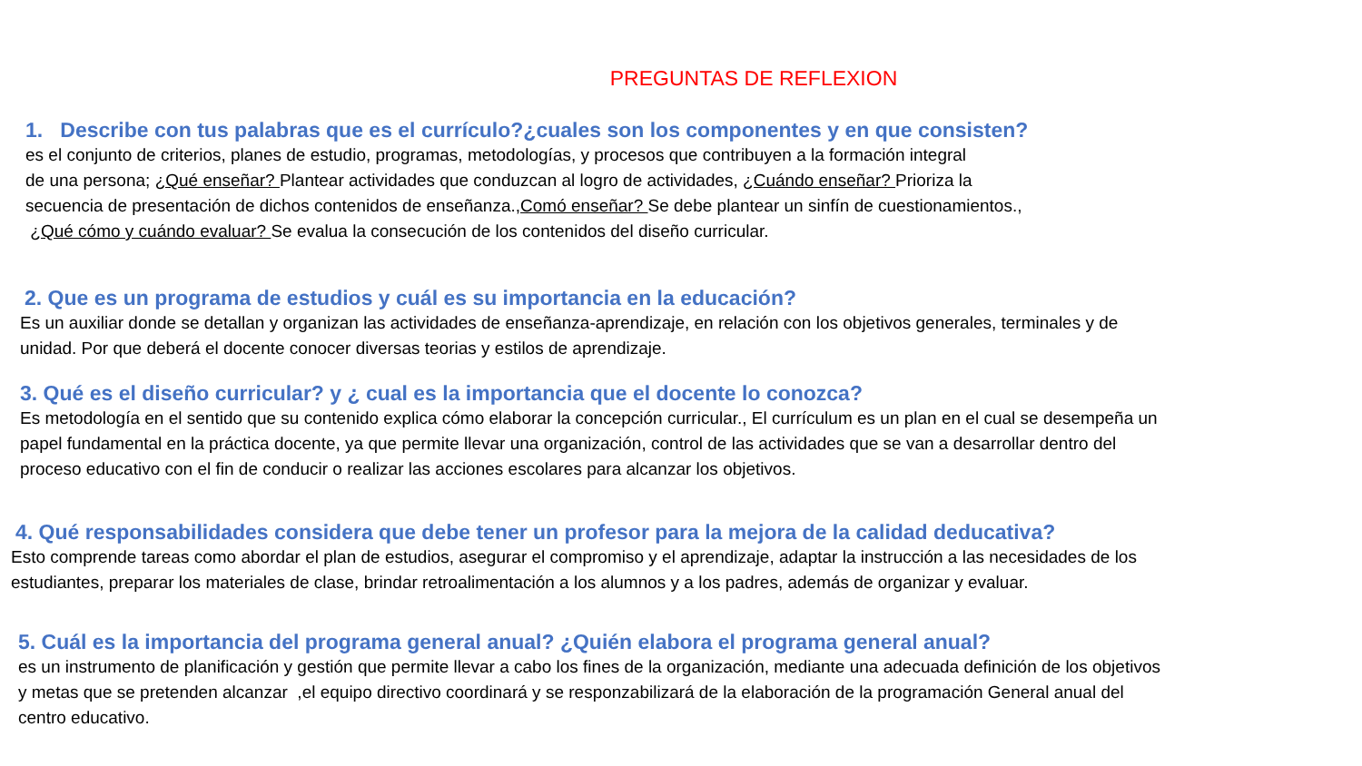PREGUNTAS DE REFLEXION
1. Describe con tus palabras que es el currículo?¿cuales son los componentes y en que consisten?
es el conjunto de criterios, planes de estudio, programas, metodologías, y procesos que contribuyen a la formación integral
de una persona; ¿Qué enseñar? Plantear actividades que conduzcan al logro de actividades, ¿Cuándo enseñar? Prioriza la
secuencia de presentación de dichos contenidos de enseñanza.,Comó enseñar? Se debe plantear un sinfín de cuestionamientos.,
¿Qué cómo y cuándo evaluar? Se evalua la consecución de los contenidos del diseño curricular.
2. Que es un programa de estudios y cuál es su importancia en la educación?
Es un auxiliar donde se detallan y organizan las actividades de enseñanza-aprendizaje, en relación con los objetivos generales, terminales y de
unidad. Por que deberá el docente conocer diversas teorias y estilos de aprendizaje.
3. Qué es el diseño curricular? y ¿ cual es la importancia que el docente lo conozca?
Es metodología en el sentido que su contenido explica cómo elaborar la concepción curricular., El currículum es un plan en el cual se desempeña un
papel fundamental en la práctica docente, ya que permite llevar una organización, control de las actividades que se van a desarrollar dentro del
proceso educativo con el fin de conducir o realizar las acciones escolares para alcanzar los objetivos.
4. Qué responsabilidades considera que debe tener un profesor para la mejora de la calidad deducativa?
Esto comprende tareas como abordar el plan de estudios, asegurar el compromiso y el aprendizaje, adaptar la instrucción a las necesidades de los
estudiantes, preparar los materiales de clase, brindar retroalimentación a los alumnos y a los padres, además de organizar y evaluar.
5. Cuál es la importancia del programa general anual? ¿Quién elabora el programa general anual?
es un instrumento de planificación y gestión que permite llevar a cabo los fines de la organización, mediante una adecuada definición de los objetivos
y metas que se pretenden alcanzar ,el equipo directivo coordinará y se responzabilizará de la elaboración de la programación General anual del
centro educativo.